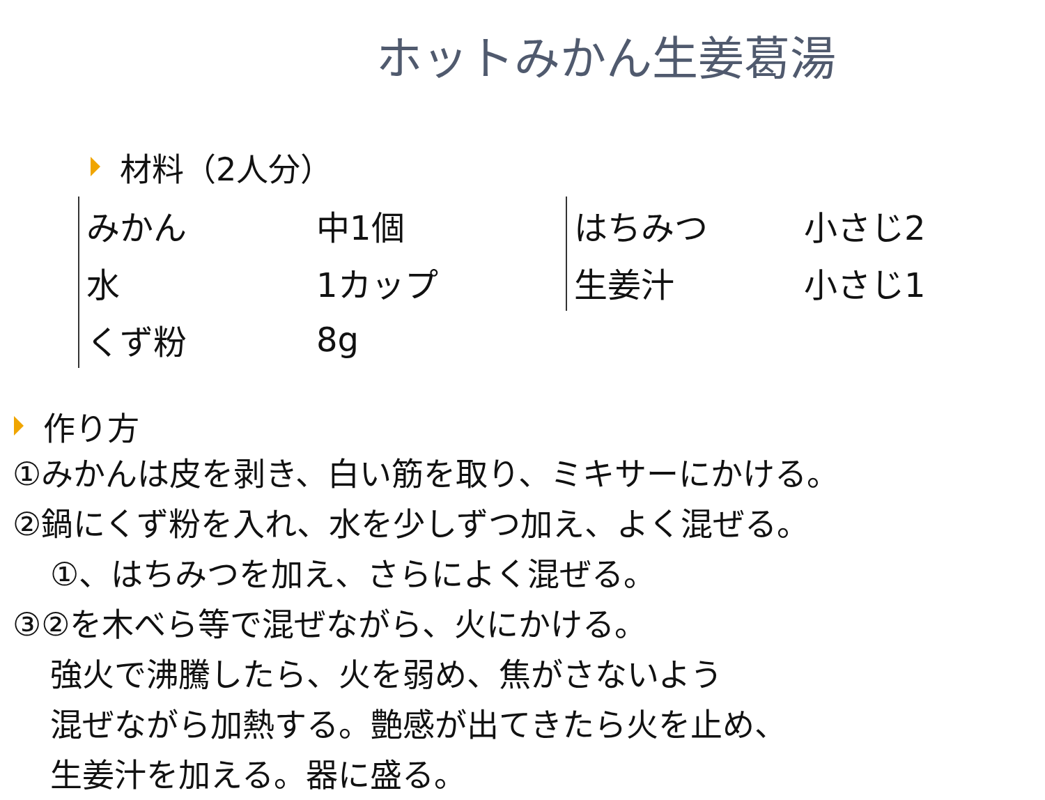ホットみかん生姜葛湯
材料（2人分）
| みかん | 中1個 |
| 水 | 1カップ |
| くず粉 | 8g |
| はちみつ | 小さじ2 |
| 生姜汁 | 小さじ1 |
作り方
①みかんは皮を剥き、白い筋を取り、ミキサーにかける。
②鍋にくず粉を入れ、水を少しずつ加え、よく混ぜる。
①、はちみつを加え、さらによく混ぜる。
③②を木べら等で混ぜながら、火にかける。
強火で沸騰したら、火を弱め、焦がさないよう
混ぜながら加熱する。艶感が出てきたら火を止め、
生姜汁を加える。器に盛る。